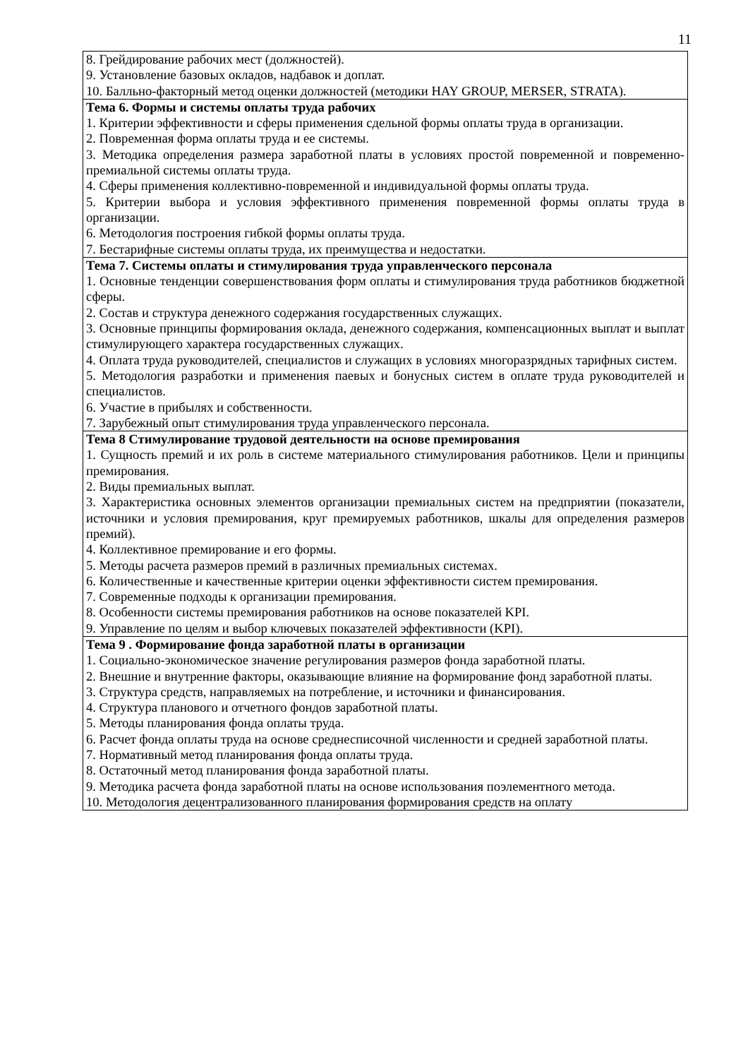11
| 8. Грейдирование рабочих мест (должностей). 9. Установление базовых окладов, надбавок и доплат. 10. Балльно-факторный метод оценки должностей (методики HAY GROUP, MERSER, STRATA). |
| Тема 6. Формы и системы оплаты труда рабочих 1. Критерии эффективности и сферы применения сдельной формы оплаты труда в организации. 2. Повременная форма оплаты труда и ее системы. 3. Методика определения размера заработной платы в условиях простой повременной и повременно-премиальной системы оплаты труда. 4. Сферы применения коллективно-повременной и индивидуальной формы оплаты труда. 5. Критерии выбора и условия эффективного применения повременной формы оплаты труда в организации. 6. Методология построения гибкой формы оплаты труда. 7. Бестарифные системы оплаты труда, их преимущества и недостатки. |
| Тема 7. Системы оплаты и стимулирования труда управленческого персонала 1. Основные тенденции совершенствования форм оплаты и стимулирования труда работников бюджетной сферы. 2. Состав и структура денежного содержания государственных служащих. 3. Основные принципы формирования оклада, денежного содержания, компенсационных выплат и выплат стимулирующего характера государственных служащих. 4. Оплата труда руководителей, специалистов и служащих в условиях многоразрядных тарифных систем. 5. Методология разработки и применения паевых и бонусных систем в оплате труда руководителей и специалистов. 6. Участие в прибылях и собственности. 7. Зарубежный опыт стимулирования труда управленческого персонала. |
| Тема 8 Стимулирование трудовой деятельности на основе премирования 1. Сущность премий и их роль в системе материального стимулирования работников. Цели и принципы премирования. 2. Виды премиальных выплат. 3. Характеристика основных элементов организации премиальных систем на предприятии (показатели, источники и условия премирования, круг премируемых работников, шкалы для определения размеров премий). 4. Коллективное премирование и его формы. 5. Методы расчета размеров премий в различных премиальных системах. 6. Количественные и качественные критерии оценки эффективности систем премирования. 7. Современные подходы к организации премирования. 8. Особенности системы премирования работников на основе показателей KPI. 9. Управление по целям и выбор ключевых показателей эффективности (KPI). |
| Тема 9 . Формирование фонда заработной платы в организации 1. Социально-экономическое значение регулирования размеров фонда заработной платы. 2. Внешние и внутренние факторы, оказывающие влияние на формирование фонд заработной платы. 3. Структура средств, направляемых на потребление, и источники и финансирования. 4. Структура планового и отчетного фондов заработной платы. 5. Методы планирования фонда оплаты труда. 6. Расчет фонда оплаты труда на основе среднесписочной численности и средней заработной платы. 7. Нормативный метод планирования фонда оплаты труда. 8. Остаточный метод планирования фонда заработной платы. 9. Методика расчета фонда заработной платы на основе использования поэлементного метода. 10. Методология децентрализованного планирования формирования средств на оплату |